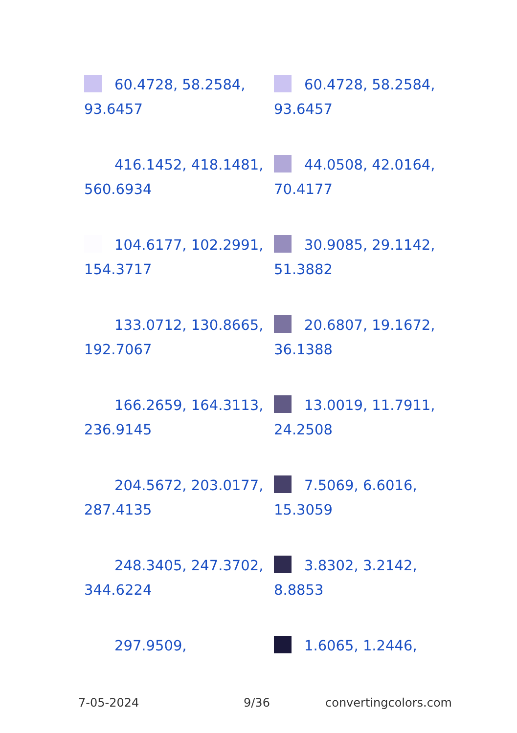60.4728, 58.2584, 93.6457
60.4728, 58.2584, 93.6457
416.1452, 418.1481, 560.6934
44.0508, 42.0164, 70.4177
104.6177, 102.2991, 154.3717
30.9085, 29.1142, 51.3882
133.0712, 130.8665, 192.7067
20.6807, 19.1672, 36.1388
166.2659, 164.3113, 236.9145
13.0019, 11.7911, 24.2508
204.5672, 203.0177, 287.4135
7.5069, 6.6016, 15.3059
248.3405, 247.3702, 344.6224
3.8302, 3.2142, 8.8853
297.9509,
1.6065, 1.2446,
7-05-2024 9/36 convertingcolors.com